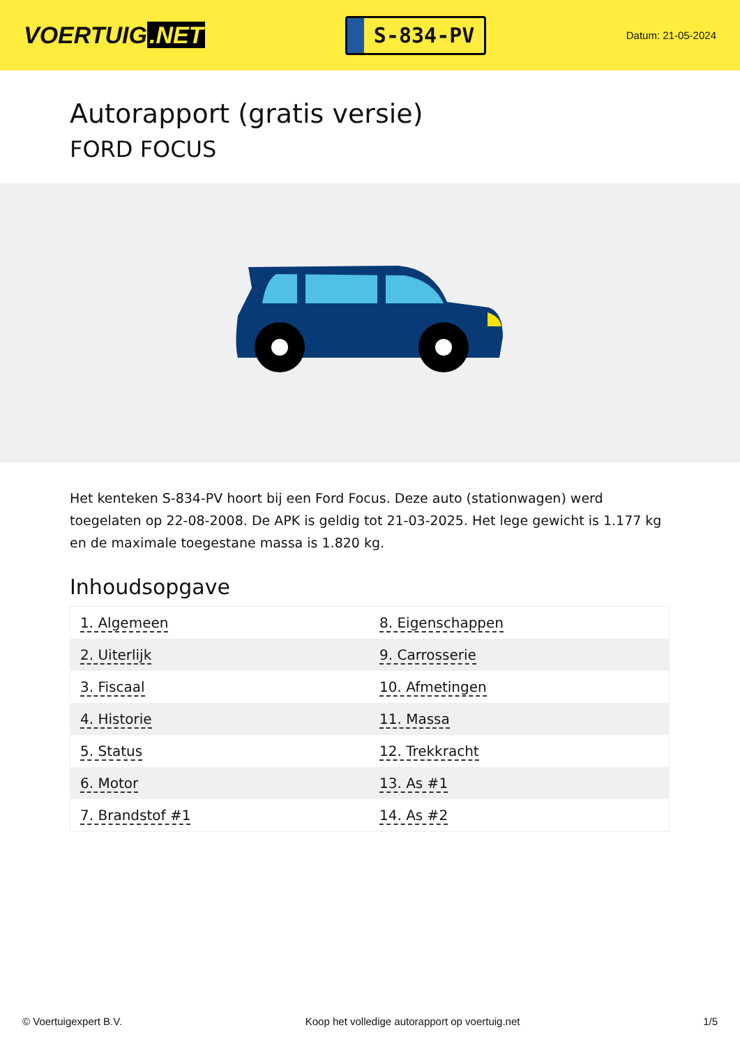VOERTUIG.NET
S-834-PV
Datum: 21-05-2024
Autorapport (gratis versie)
FORD FOCUS
Het kenteken S-834-PV hoort bij een Ford Focus. Deze auto (stationwagen) werd toegelaten op 22-08-2008. De APK is geldig tot 21-03-2025. Het lege gewicht is 1.177 kg en de maximale toegestane massa is 1.820 kg.
Inhoudsopgave
| 1. Algemeen | 8. Eigenschappen |
| 2. Uiterlijk | 9. Carrosserie |
| 3. Fiscaal | 10. Afmetingen |
| 4. Historie | 11. Massa |
| 5. Status | 12. Trekkracht |
| 6. Motor | 13. As #1 |
| 7. Brandstof #1 | 14. As #2 |
© Voertuigexpert B.V. Koop het volledige autorapport op voertuig.net 1/5